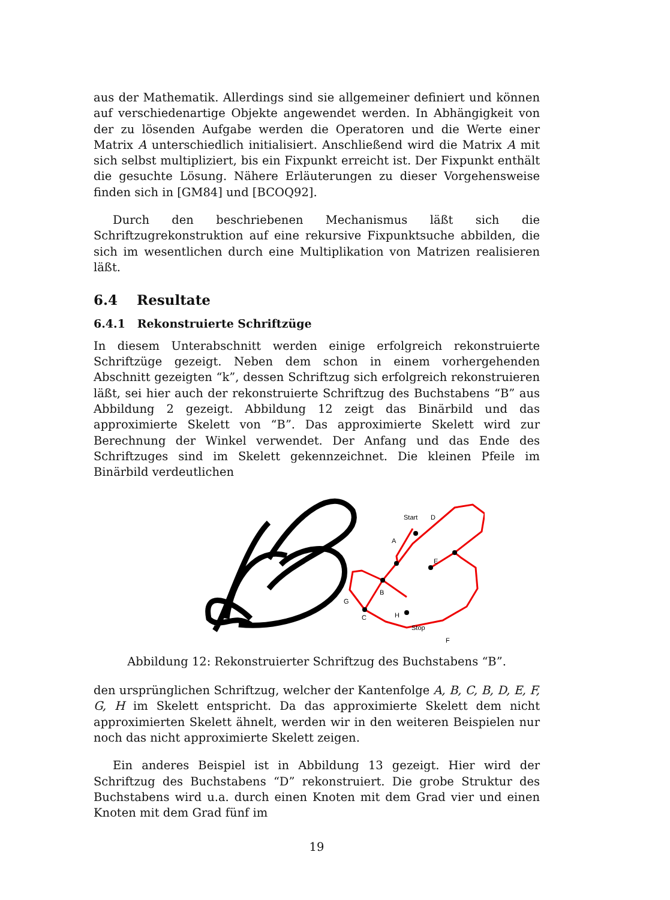aus der Mathematik. Allerdings sind sie allgemeiner definiert und können auf verschiedenartige Objekte angewendet werden. In Abhängigkeit von der zu lösenden Aufgabe werden die Operatoren und die Werte einer Matrix A unterschiedlich initialisiert. Anschließend wird die Matrix A mit sich selbst multipliziert, bis ein Fixpunkt erreicht ist. Der Fixpunkt enthält die gesuchte Lösung. Nähere Erläuterungen zu dieser Vorgehensweise finden sich in [GM84] und [BCOQ92].
Durch den beschriebenen Mechanismus läßt sich die Schriftzugrekonstruktion auf eine rekursive Fixpunktsuche abbilden, die sich im wesentlichen durch eine Multiplikation von Matrizen realisieren läßt.
6.4 Resultate
6.4.1 Rekonstruierte Schriftzüge
In diesem Unterabschnitt werden einige erfolgreich rekonstruierte Schriftzüge gezeigt. Neben dem schon in einem vorhergehenden Abschnitt gezeigten “k”, dessen Schriftzug sich erfolgreich rekonstruieren läßt, sei hier auch der rekonstruierte Schriftzug des Buchstabens “B” aus Abbildung 2 gezeigt. Abbildung 12 zeigt das Binärbild und das approximierte Skelett von “B”. Das approximierte Skelett wird zur Berechnung der Winkel verwendet. Der Anfang und das Ende des Schriftzuges sind im Skelett gekennzeichnet. Die kleinen Pfeile im Binärbild verdeutlichen
Start
D
A
E
B
G
C
H
Stop
F
Abbildung 12: Rekonstruierter Schriftzug des Buchstabens “B”.
den ursprünglichen Schriftzug, welcher der Kantenfolge A, B, C, B, D, E, F, G, H im Skelett entspricht. Da das approximierte Skelett dem nicht approximierten Skelett ähnelt, werden wir in den weiteren Beispielen nur noch das nicht approximierte Skelett zeigen.
Ein anderes Beispiel ist in Abbildung 13 gezeigt. Hier wird der Schriftzug des Buchstabens “D” rekonstruiert. Die grobe Struktur des Buchstabens wird u.a. durch einen Knoten mit dem Grad vier und einen Knoten mit dem Grad fünf im
19